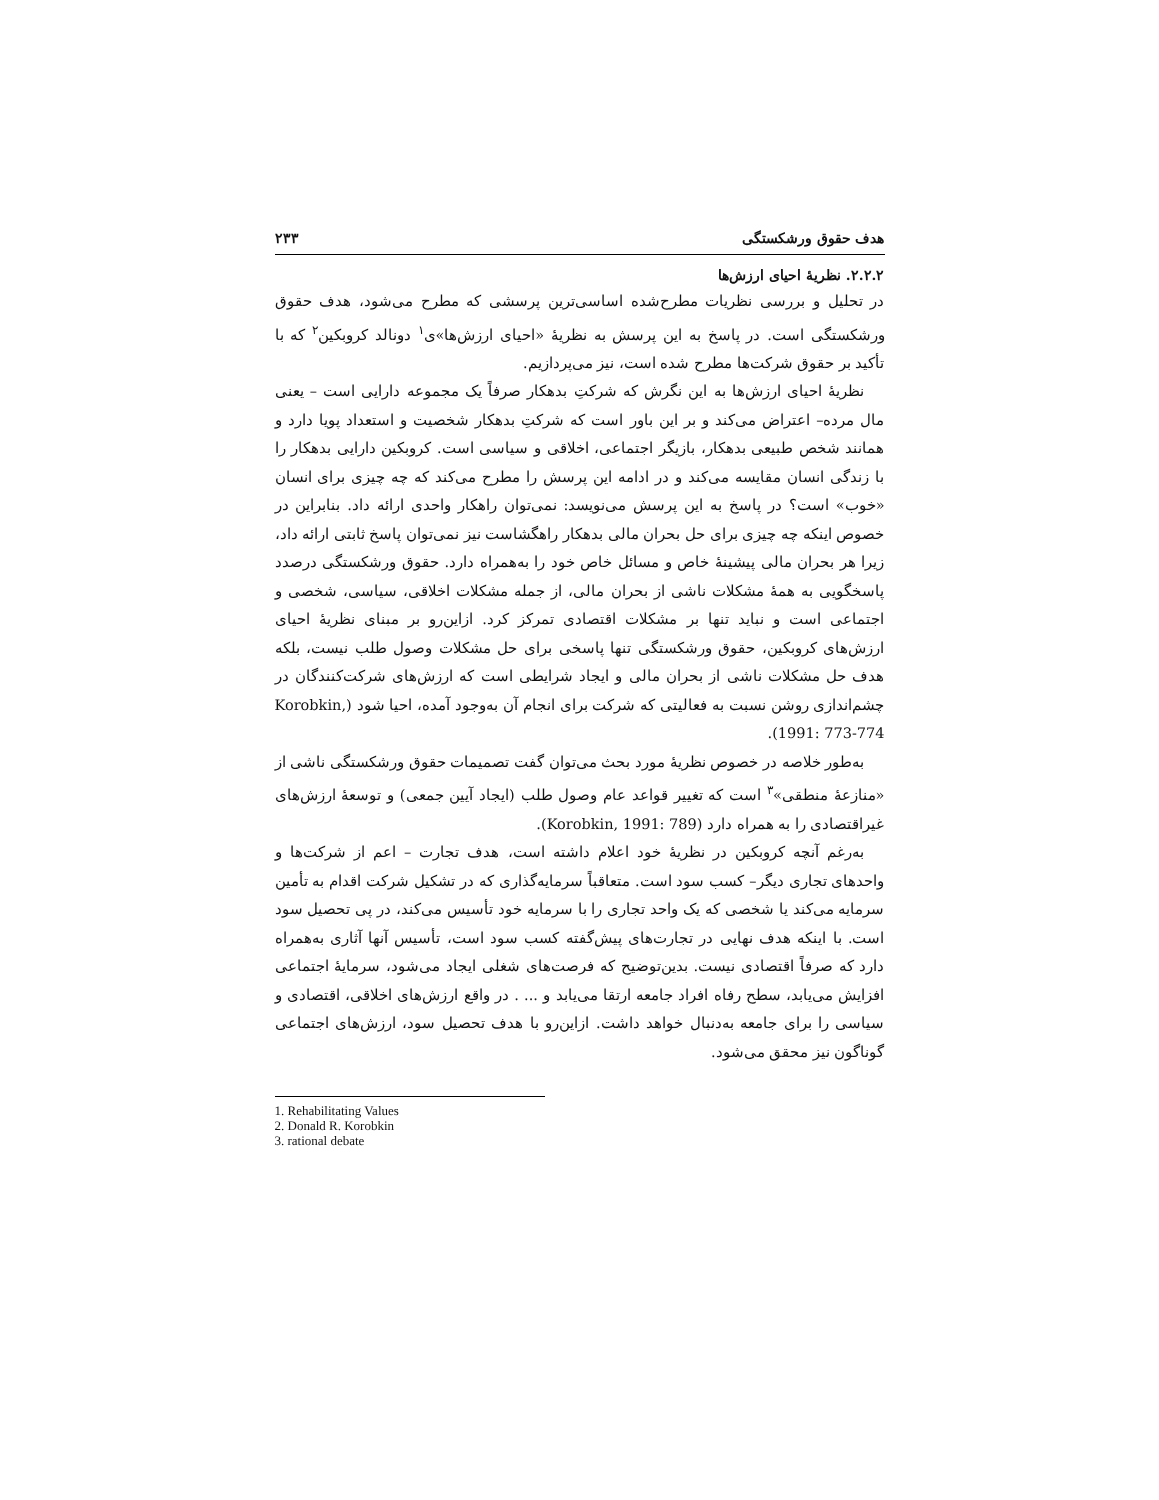هدف حقوق ورشکستگی ۲۳۳
۲.۲.۲. نظریهٔ احیای ارزش‌ها
در تحلیل و بررسی نظریات مطرح‌شده اساسی‌ترین پرسشی که مطرح می‌شود، هدف حقوق ورشکستگی است. در پاسخ به این پرسش به نظریهٔ «احیای ارزش‌ها»ی<sup>۱</sup> دونالد کروبکین<sup>۲</sup> که با تأکید بر حقوق شرکت‌ها مطرح شده است، نیز می‌پردازیم.
نظریهٔ احیای ارزش‌ها به این نگرش که شرکتِ بدهکار صرفاً یک مجموعه دارایی است – یعنی مال مرده– اعتراض می‌کند و بر این باور است که شرکتِ بدهکار شخصیت و استعداد پویا دارد و همانند شخص طبیعی بدهکار، بازیگر اجتماعی، اخلاقی و سیاسی است. کروبکین دارایی بدهکار را با زندگی انسان مقایسه می‌کند و در ادامه این پرسش را مطرح می‌کند که چه چیزی برای انسان «خوب» است؟ در پاسخ به این پرسش می‌نویسد: نمی‌توان راهکار واحدی ارائه داد. بنابراین در خصوص اینکه چه چیزی برای حل بحران مالی بدهکار راهگشاست نیز نمی‌توان پاسخ ثابتی ارائه داد، زیرا هر بحران مالی پیشینهٔ خاص و مسائل خاص خود را به‌همراه دارد. حقوق ورشکستگی درصدد پاسخگویی به همهٔ مشکلات ناشی از بحران مالی، از جمله مشکلات اخلاقی، سیاسی، شخصی و اجتماعی است و نباید تنها بر مشکلات اقتصادی تمرکز کرد. ازاین‌رو بر مبنای نظریهٔ احیای ارزش‌های کروبکین، حقوق ورشکستگی تنها پاسخی برای حل مشکلات وصول طلب نیست، بلکه هدف حل مشکلات ناشی از بحران مالی و ایجاد شرایطی است که ارزش‌های شرکت‌کنندگان در چشم‌اندازی روشن نسبت به فعالیتی که شرکت برای انجام آن به‌وجود آمده، احیا شود (Korobkin, 1991: 773-774).
به‌طور خلاصه در خصوص نظریهٔ مورد بحث می‌توان گفت تصمیمات حقوق ورشکستگی ناشی از «منازعهٔ منطقی»<sup>۳</sup> است که تغییر قواعد عام وصول طلب (ایجاد آیین جمعی) و توسعهٔ ارزش‌های غیراقتصادی را به همراه دارد (Korobkin, 1991: 789).
به‌رغم آنچه کروبکین در نظریهٔ خود اعلام داشته است، هدف تجارت – اعم از شرکت‌ها و واحدهای تجاری دیگر– کسب سود است. متعاقباً سرمایه‌گذاری که در تشکیل شرکت اقدام به تأمین سرمایه می‌کند یا شخصی که یک واحد تجاری را با سرمایه خود تأسیس می‌کند، در پی تحصیل سود است. با اینکه هدف نهایی در تجارت‌های پیش‌گفته کسب سود است، تأسیس آنها آثاری به‌همراه دارد که صرفاً اقتصادی نیست. بدین‌توضیح که فرصت‌های شغلی ایجاد می‌شود، سرمایهٔ اجتماعی افزایش می‌یابد، سطح رفاه افراد جامعه ارتقا می‌یابد و ... . در واقع ارزش‌های اخلاقی، اقتصادی و سیاسی را برای جامعه به‌دنبال خواهد داشت. ازاین‌رو با هدف تحصیل سود، ارزش‌های اجتماعی گوناگون نیز محقق می‌شود.
1. Rehabilitating Values
2. Donald R. Korobkin
3. rational debate